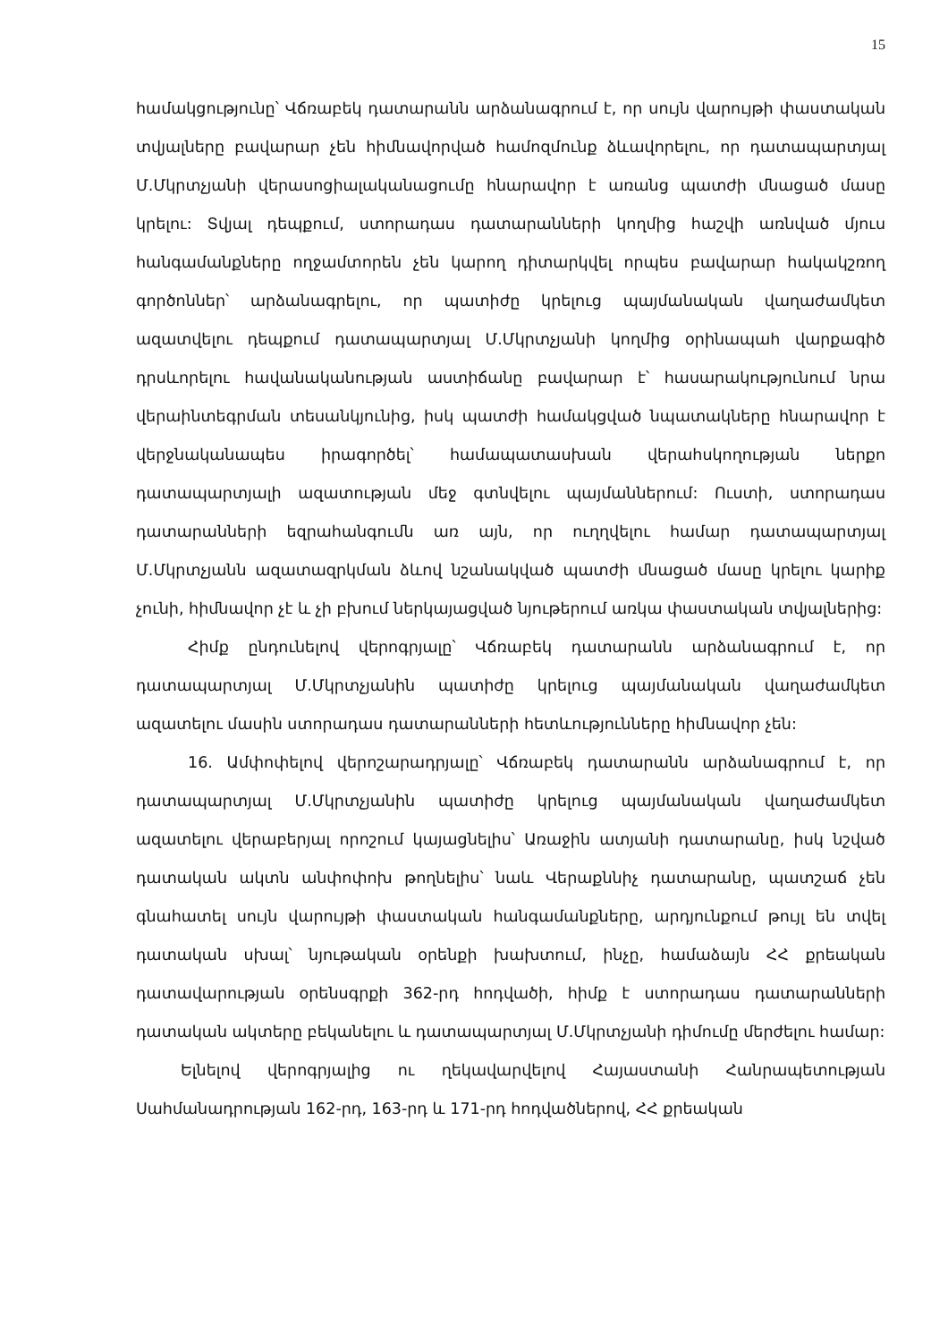15
համակցությունը՝ Վճռաբեկ դատարանն արձանագրում է, որ սույն վարույթի փաստական տվյալները բավարար չեն հիմնավորված համոզմունք ձևավորելու, որ դատապարտյալ Մ.Մկրտչյանի վերասոցիալականացումը հնարավոր է առանց պատժի մնացած մասը կրելու: Տվյալ դեպքում, ստորադաս դատարանների կողմից հաշվի առնված մյուս հանգամանքները ողջամտորեն չեն կարող դիտարկվել որպես բավարար հակակշռող գործոններ՝ արձանագրելու, որ պատիժը կրելուց պայմանական վաղաժամկետ ազատվելու դեպքում դատապարտյալ Մ.Մկրտչյանի կողմից օրինապահ վարքագիծ դրսևորելու հավանականության աստիճանը բավարար է՝ հասարակությունում նրա վերաինտեգրման տեսանկյունից, իսկ պատժի համակցված նպատակները հնարավոր է վերջնականապես իրագործել՝ համապատասխան վերահսկողության ներքո դատապարտյալի ազատության մեջ գտնվելու պայմաններում: Ուստի, ստորադաս դատարանների եզրահանգումն առ այն, որ ուղղվելու համար դատապարտյալ Մ.Մկրտչյանն ազատազրկման ձևով նշանակված պատժի մնացած մասը կրելու կարիք չունի, հիմնավոր չէ և չի բխում ներկայացված նյութերում առկա փաստական տվյալներից:
Հիմք ընդունելով վերոգրյալը՝ Վճռաբեկ դատարանն արձանագրում է, որ դատապարտյալ Մ.Մկրտչյանին պատիժը կրելուց պայմանական վաղաժամկետ ազատելու մասին ստորադաս դատարանների հետևությունները հիմնավոր չեն:
16. Ամփոփելով վերոշարադրյալը՝ Վճռաբեկ դատարանն արձանագրում է, որ դատապարտյալ Մ.Մկրտչյանին պատիժը կրելուց պայմանական վաղաժամկետ ազատելու վերաբերյալ որոշում կայացնելիս՝ Առաջին ատյանի դատարանը, իսկ նշված դատական ակտն անփոփոխ թողնելիս՝ նաև Վերաքննիչ դատարանը, պատշաճ չեն գնահատել սույն վարույթի փաստական հանգամանքները, արդյունքում թույլ են տվել դատական սխալ՝ նյութական օրենքի խախտում, ինչը, համաձայն ՀՀ քրեական դատավարության օրենսգրքի 362-րդ հոդվածի, հիմք է ստորադաս դատարանների դատական ակտերը բեկանելու և դատապարտյալ Մ.Մկրտչյանի դիմումը մերժելու համար:
Ելնելով վերոգրյալից ու ղեկավարվելով Հայաստանի Հանրապետության Սահմանադրության 162-րդ, 163-րդ և 171-րդ հոդվածներով, ՀՀ քրեական